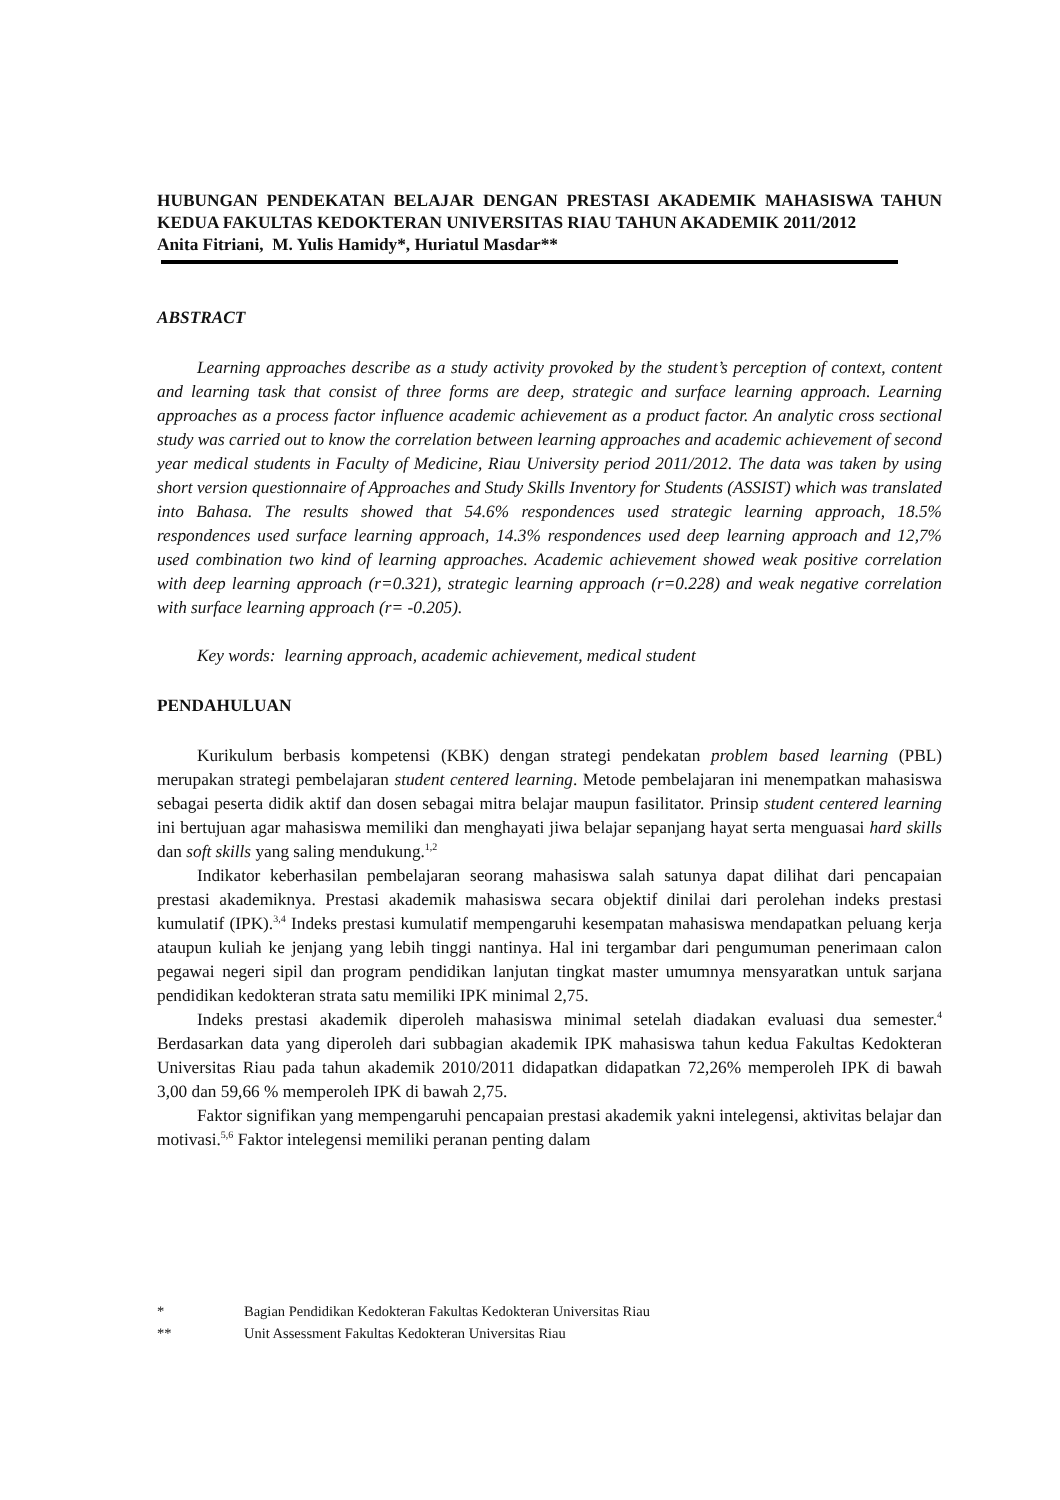HUBUNGAN PENDEKATAN BELAJAR DENGAN PRESTASI AKADEMIK MAHASISWA TAHUN KEDUA FAKULTAS KEDOKTERAN UNIVERSITAS RIAU TAHUN AKADEMIK 2011/2012
Anita Fitriani, M. Yulis Hamidy*, Huriatul Masdar**
ABSTRACT
Learning approaches describe as a study activity provoked by the student’s perception of context, content and learning task that consist of three forms are deep, strategic and surface learning approach. Learning approaches as a process factor influence academic achievement as a product factor. An analytic cross sectional study was carried out to know the correlation between learning approaches and academic achievement of second year medical students in Faculty of Medicine, Riau University period 2011/2012. The data was taken by using short version questionnaire of Approaches and Study Skills Inventory for Students (ASSIST) which was translated into Bahasa. The results showed that 54.6% respondences used strategic learning approach, 18.5% respondences used surface learning approach, 14.3% respondences used deep learning approach and 12,7% used combination two kind of learning approaches. Academic achievement showed weak positive correlation with deep learning approach (r=0.321), strategic learning approach (r=0.228) and weak negative correlation with surface learning approach (r= -0.205).
Key words: learning approach, academic achievement, medical student
PENDAHULUAN
Kurikulum berbasis kompetensi (KBK) dengan strategi pendekatan problem based learning (PBL) merupakan strategi pembelajaran student centered learning. Metode pembelajaran ini menempatkan mahasiswa sebagai peserta didik aktif dan dosen sebagai mitra belajar maupun fasilitator. Prinsip student centered learning ini bertujuan agar mahasiswa memiliki dan menghayati jiwa belajar sepanjang hayat serta menguasai hard skills dan soft skills yang saling mendukung.<sup>1,2</sup>
Indikator keberhasilan pembelajaran seorang mahasiswa salah satunya dapat dilihat dari pencapaian prestasi akademiknya. Prestasi akademik mahasiswa secara objektif dinilai dari perolehan indeks prestasi kumulatif (IPK).<sup>3,4</sup> Indeks prestasi kumulatif mempengaruhi kesempatan mahasiswa mendapatkan peluang kerja ataupun kuliah ke jenjang yang lebih tinggi nantinya. Hal ini tergambar dari pengumuman penerimaan calon pegawai negeri sipil dan program pendidikan lanjutan tingkat master umumnya mensyaratkan untuk sarjana pendidikan kedokteran strata satu memiliki IPK minimal 2,75.
Indeks prestasi akademik diperoleh mahasiswa minimal setelah diadakan evaluasi dua semester.<sup>4</sup> Berdasarkan data yang diperoleh dari subbagian akademik IPK mahasiswa tahun kedua Fakultas Kedokteran Universitas Riau pada tahun akademik 2010/2011 didapatkan didapatkan 72,26% memperoleh IPK di bawah 3,00 dan 59,66 % memperoleh IPK di bawah 2,75.
Faktor signifikan yang mempengaruhi pencapaian prestasi akademik yakni intelegensi, aktivitas belajar dan motivasi.<sup>5,6</sup> Faktor intelegensi memiliki peranan penting dalam
* Bagian Pendidikan Kedokteran Fakultas Kedokteran Universitas Riau
** Unit Assessment Fakultas Kedokteran Universitas Riau